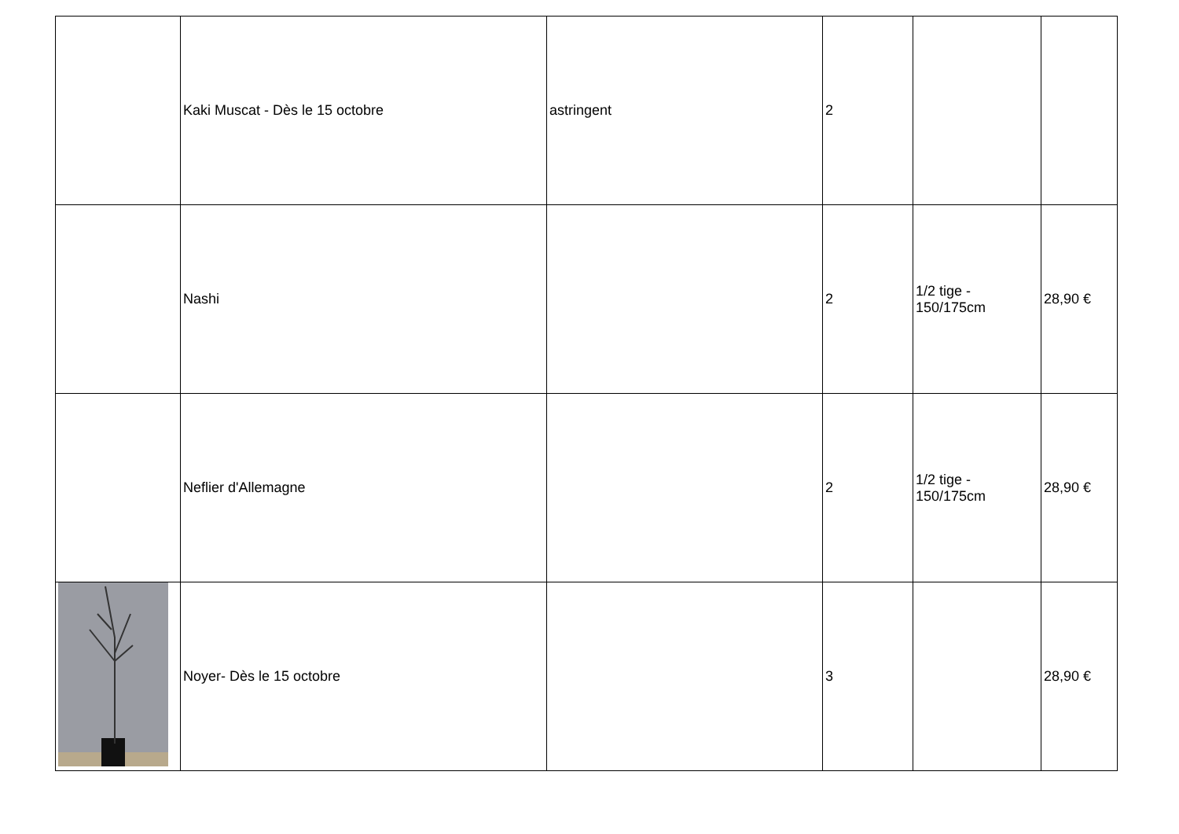| | Kaki Muscat - Dès le 15 octobre | astringent | 2 | | |
| | Nashi | | 2 | 1/2 tige - 150/175cm | 28,90 € |
| | Neflier d'Allemagne | | 2 | 1/2 tige - 150/175cm | 28,90 € |
| | Noyer- Dès le 15 octobre | | 3 | | 28,90 € |